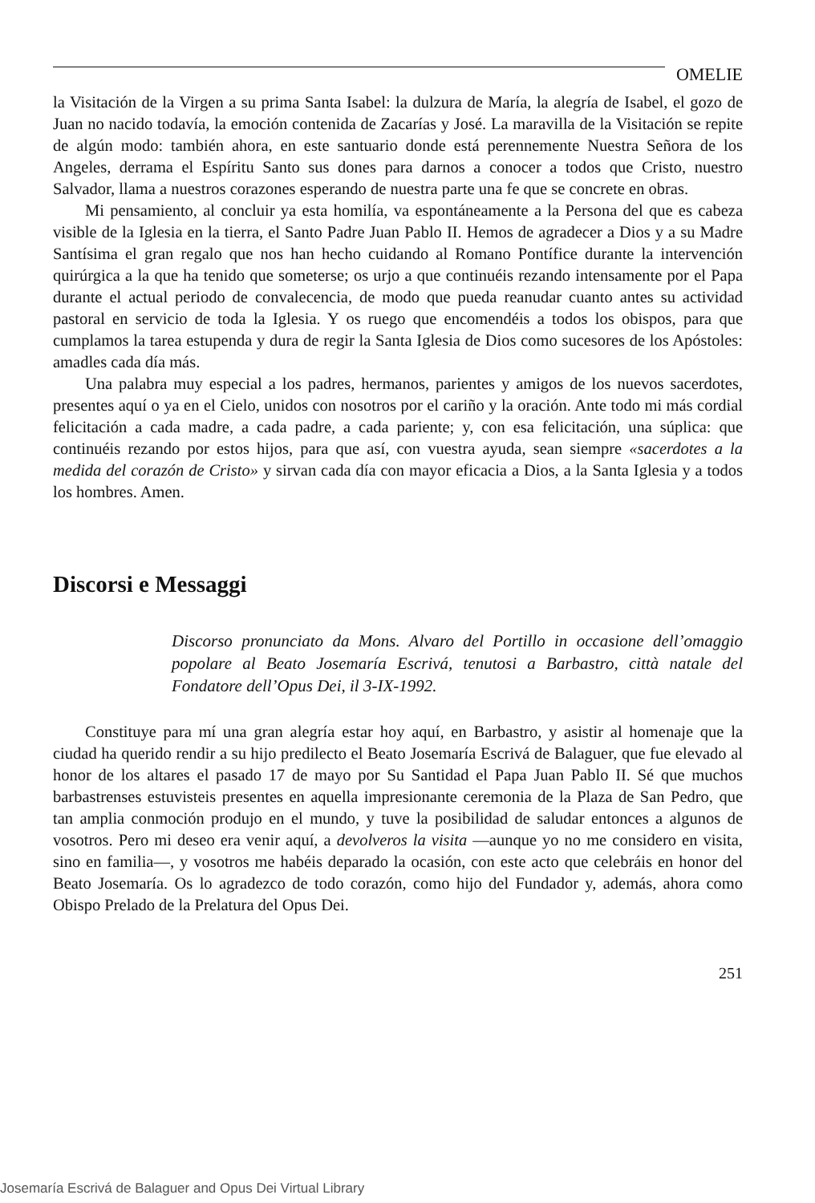OMELIE
la Visitación de la Virgen a su prima Santa Isabel: la dulzura de María, la alegría de Isabel, el gozo de Juan no nacido todavía, la emoción contenida de Zacarías y José. La maravilla de la Visitación se repite de algún modo: también ahora, en este santuario donde está perennemente Nuestra Señora de los Angeles, derrama el Espíritu Santo sus dones para darnos a conocer a todos que Cristo, nuestro Salvador, llama a nuestros corazones esperando de nuestra parte una fe que se concrete en obras.
Mi pensamiento, al concluir ya esta homilía, va espontáneamente a la Persona del que es cabeza visible de la Iglesia en la tierra, el Santo Padre Juan Pablo II. Hemos de agradecer a Dios y a su Madre Santísima el gran regalo que nos han hecho cuidando al Romano Pontífice durante la intervención quirúrgica a la que ha tenido que someterse; os urjo a que continuéis rezando intensamente por el Papa durante el actual periodo de convalecencia, de modo que pueda reanudar cuanto antes su actividad pastoral en servicio de toda la Iglesia. Y os ruego que encomendéis a todos los obispos, para que cumplamos la tarea estupenda y dura de regir la Santa Iglesia de Dios como sucesores de los Apóstoles: amadles cada día más.
Una palabra muy especial a los padres, hermanos, parientes y amigos de los nuevos sacerdotes, presentes aquí o ya en el Cielo, unidos con nosotros por el cariño y la oración. Ante todo mi más cordial felicitación a cada madre, a cada padre, a cada pariente; y, con esa felicitación, una súplica: que continuéis rezando por estos hijos, para que así, con vuestra ayuda, sean siempre «sacerdotes a la medida del corazón de Cristo» y sirvan cada día con mayor eficacia a Dios, a la Santa Iglesia y a todos los hombres. Amen.
Discorsi e Messaggi
Discorso pronunciato da Mons. Alvaro del Portillo in occasione dell’omaggio popolare al Beato Josemaría Escrivá, tenutosi a Barbastro, città natale del Fondatore dell’Opus Dei, il 3-IX-1992.
Constituye para mí una gran alegría estar hoy aquí, en Barbastro, y asistir al homenaje que la ciudad ha querido rendir a su hijo predilecto el Beato Josemaría Escrivá de Balaguer, que fue elevado al honor de los altares el pasado 17 de mayo por Su Santidad el Papa Juan Pablo II. Sé que muchos barbastrenses estuvisteis presentes en aquella impresionante ceremonia de la Plaza de San Pedro, que tan amplia conmoción produjo en el mundo, y tuve la posibilidad de saludar entonces a algunos de vosotros. Pero mi deseo era venir aquí, a devolveros la visita —aunque yo no me considero en visita, sino en familia—, y vosotros me habéis deparado la ocasión, con este acto que celebráis en honor del Beato Josemaría. Os lo agradezco de todo corazón, como hijo del Fundador y, además, ahora como Obispo Prelado de la Prelatura del Opus Dei.
251
Josemaría Escrivá de Balaguer and Opus Dei Virtual Library